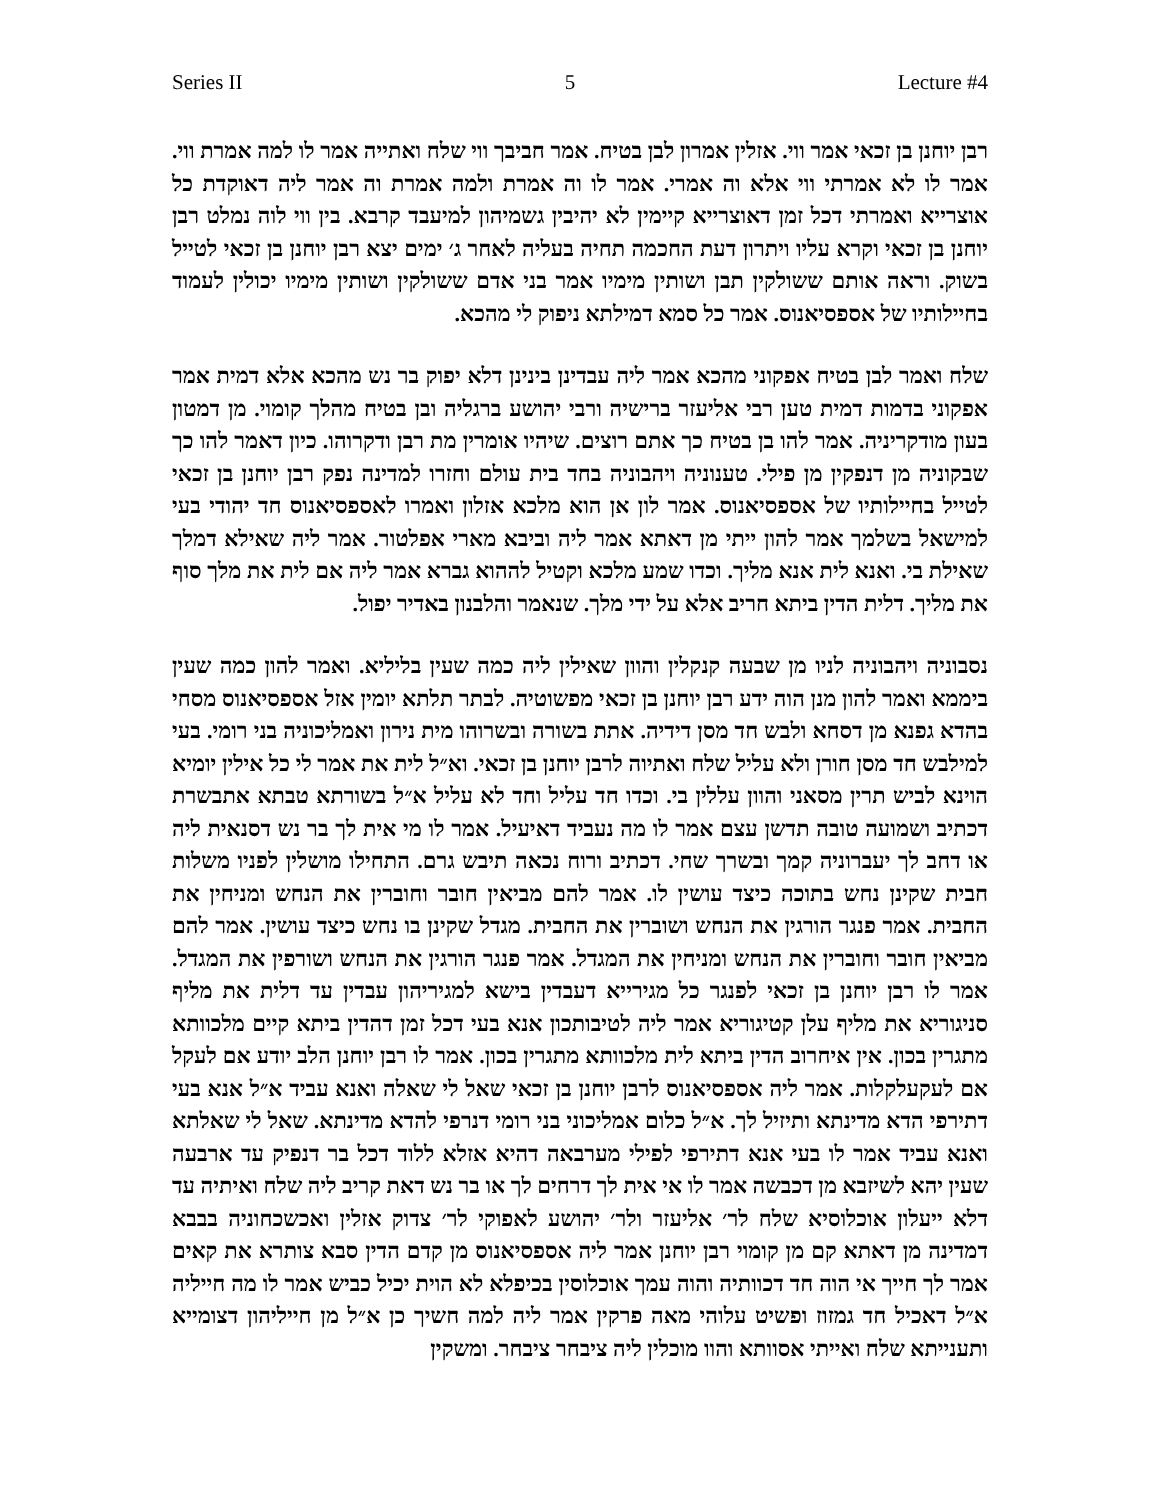Series II 5 Lecture #4
רבן יוחנן בן זכאי אמר ווי. אזלין אמרון לבן בטיח. אמר חביבך ווי שלח ואתייה אמר לו למה אמרת ווי. אמר לו לא אמרתי ווי אלא וה אמרי. אמר לו וה אמרת ולמה אמרת וה אמר ליה דאוקדת כל אוצרייא ואמרתי דכל זמן דאוצרייא קיימין לא יהיבין גשמיהון למיעבד קרבא. בין ווי לוה נמלט רבן יוחנן בן זכאי וקרא עליו ויתרון דעת החכמה תחיה בעליה לאחר ג׳ ימים יצא רבן יוחנן בן זכאי לטייל בשוק. וראה אותם ששולקין תבן ושותין מימיו אמר בני אדם ששולקין ושותין מימיו יכולין לעמוד בחיילותיו של אספסיאנוס. אמר כל סמא דמילתא ניפוק לי מהכא.
שלח ואמר לבן בטיח אפקוני מהכא אמר ליה עבדינן בינינן דלא יפוק בר נש מהכא אלא דמית אמר אפקוני בדמות דמית טען רבי אליעזר ברישיה ורבי יהושע ברגליה ובן בטיח מהלך קומוי. מן דמטון בעון מודקריניה. אמר להו בן בטיח כך אתם רוצים. שיהיו אומרין מת רבן ודקרוהו. כיון דאמר להו כך שבקוניה מן דנפקין מן פילי. טענוניה ויהבוניה בחד בית עולם וחזרו למדינה נפק רבן יוחנן בן זכאי לטייל בחיילותיו של אספסיאנוס. אמר לון אן הוא מלכא אזלון ואמרו לאספסיאנוס חד יהודי בעי למישאל בשלמך אמר להון ייתי מן דאתא אמר ליה וביבא מארי אפלטור. אמר ליה שאילא דמלך שאילת בי. ואנא לית אנא מליך. וכדו שמע מלכא וקטיל לההוא גברא אמר ליה אם לית את מלך סוף את מליך. דלית הדין ביתא חריב אלא על ידי מלך. שנאמר והלבנון באדיר יפול.
נסבוניה ויהבוניה לניו מן שבעה קנקלין והוון שאילין ליה כמה שעין בליליא. ואמר להון כמה שעין ביממא ואמר להון מנן הוה ידע רבן יוחנן בן זכאי מפשוטיה. לבתר תלתא יומין אזל אספסיאנוס מסחי בהדא גפנא מן דסחא ולבש חד מסן דידיה. אתת בשורה ובשרוהו מית נירון ואמליכוניה בני רומי. בעי למילבש חד מסן חורן ולא עליל שלח ואתיוה לרבן יוחנן בן זכאי. וא״ל לית את אמר לי כל אילין יומיא הוינא לביש תרין מסאני והוון עללין בי. וכדו חד עליל וחד לא עליל א״ל בשורתא טבתא אתבשרת דכתיב ושמועה טובה תדשן עצם אמר לו מה נעביד דאיעיל. אמר לו מי אית לך בר נש דסנאית ליה או דחב לך יעברוניה קמך ובשרך שחי. דכתיב ורוח נכאה תיבש גרם. התחילו מושלין לפניו משלות חבית שקינן נחש בתוכה כיצד עושין לו. אמר להם מביאין חובר וחוברין את הנחש ומניחין את החבית. אמר פנגר הורגין את הנחש ושוברין את החבית. מגדל שקינן בו נחש כיצד עושין. אמר להם מביאין חובר וחוברין את הנחש ומניחין את המגדל. אמר פנגר הורגין את הנחש ושורפין את המגדל. אמר לו רבן יוחנן בן זכאי לפנגר כל מגירייא דעבדין בישא למגיריהון עבדין עד דלית את מליף סניגוריא את מליף עלן קטיגוריא אמר ליה לטיבותכון אנא בעי דכל זמן דהדין ביתא קיים מלכוותא מתגרין בכון. אין איחרוב הדין ביתא לית מלכוותא מתגרין בכון. אמר לו רבן יוחנן הלב יודע אם לעקל אם לעקעלקלות. אמר ליה אספסיאנוס לרבן יוחנן בן זכאי שאל לי שאלה ואנא עביד א״ל אנא בעי דתירפי הדא מדינתא ותיזיל לך. א״ל כלום אמליכוני בני רומי דנרפי להדא מדינתא. שאל לי שאלתא ואנא עביד אמר לו בעי אנא דתירפי לפילי מערבאה דהיא אזלא ללוד דכל בר דנפיק עד ארבעה שעין יהא לשיזבא מן דכבשה אמר לו אי אית לך דרחים לך או בר נש דאת קריב ליה שלח ואיתיה עד דלא ייעלון אוכלוסיא שלח לר׳ אליעזר ולר׳ יהושע לאפוקי לר׳ צדוק אזלין ואכשכחוניה בבבא דמדינה מן דאתא קם מן קומוי רבן יוחנן אמר ליה אספסיאנוס מן קדם הדין סבא צותרא את קאים אמר לך חייך אי הוה חד דכוותיה והוה עמך אוכלוסין בכיפלא לא הוית יכיל כביש אמר לו מה חייליה א״ל דאכיל חד גמזוז ופשיט עלוהי מאה פרקין אמר ליה למה חשיך כן א״ל מן חייליהון דצומייא ותענייתא שלח ואייתי אסוותא והוו מוכלין ליה ציבחר ציבחר. ומשקין